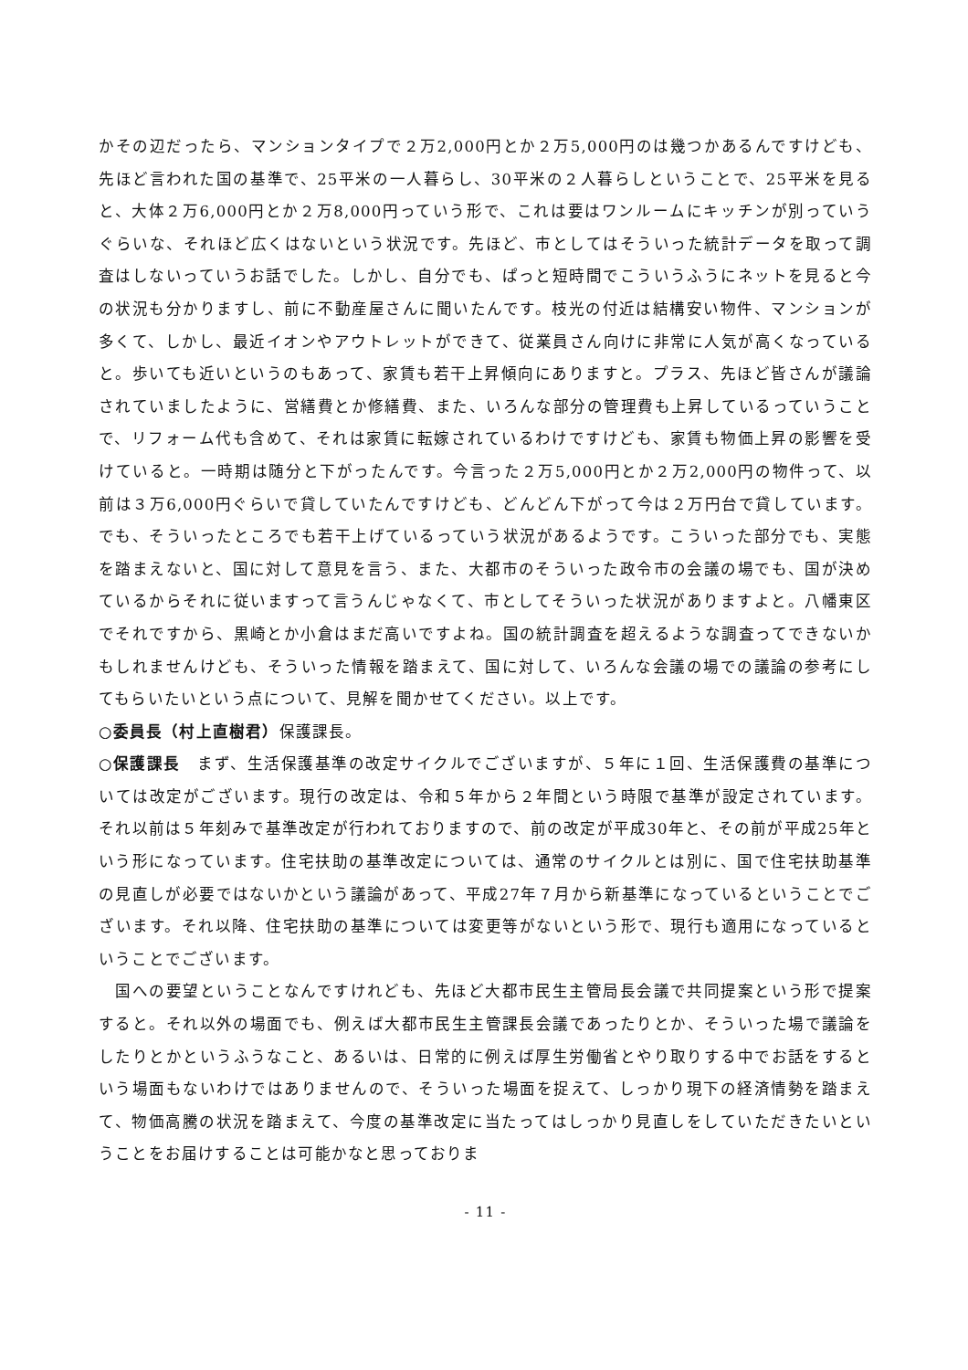かその辺だったら、マンションタイプで２万2,000円とか２万5,000円のは幾つかあるんですけども、先ほど言われた国の基準で、25平米の一人暮らし、30平米の２人暮らしということで、25平米を見ると、大体２万6,000円とか２万8,000円っていう形で、これは要はワンルームにキッチンが別っていうぐらいな、それほど広くはないという状況です。先ほど、市としてはそういった統計データを取って調査はしないっていうお話でした。しかし、自分でも、ぱっと短時間でこういうふうにネットを見ると今の状況も分かりますし、前に不動産屋さんに聞いたんです。枝光の付近は結構安い物件、マンションが多くて、しかし、最近イオンやアウトレットができて、従業員さん向けに非常に人気が高くなっていると。歩いても近いというのもあって、家賃も若干上昇傾向にありますと。プラス、先ほど皆さんが議論されていましたように、営繕費とか修繕費、また、いろんな部分の管理費も上昇しているっていうことで、リフォーム代も含めて、それは家賃に転嫁されているわけですけども、家賃も物価上昇の影響を受けていると。一時期は随分と下がったんです。今言った２万5,000円とか２万2,000円の物件って、以前は３万6,000円ぐらいで貸していたんですけども、どんどん下がって今は２万円台で貸しています。でも、そういったところでも若干上げているっていう状況があるようです。こういった部分でも、実態を踏まえないと、国に対して意見を言う、また、大都市のそういった政令市の会議の場でも、国が決めているからそれに従いますって言うんじゃなくて、市としてそういった状況がありますよと。八幡東区でそれですから、黒崎とか小倉はまだ高いですよね。国の統計調査を超えるような調査ってできないかもしれませんけども、そういった情報を踏まえて、国に対して、いろんな会議の場での議論の参考にしてもらいたいという点について、見解を聞かせてください。以上です。
○委員長（村上直樹君）保護課長。
○保護課長　まず、生活保護基準の改定サイクルでございますが、５年に１回、生活保護費の基準については改定がございます。現行の改定は、令和５年から２年間という時限で基準が設定されています。それ以前は５年刻みで基準改定が行われておりますので、前の改定が平成30年と、その前が平成25年という形になっています。住宅扶助の基準改定については、通常のサイクルとは別に、国で住宅扶助基準の見直しが必要ではないかという議論があって、平成27年７月から新基準になっているということでございます。それ以降、住宅扶助の基準については変更等がないという形で、現行も適用になっているということでございます。
　国への要望ということなんですけれども、先ほど大都市民生主管局長会議で共同提案という形で提案すると。それ以外の場面でも、例えば大都市民生主管課長会議であったりとか、そういった場で議論をしたりとかというふうなこと、あるいは、日常的に例えば厚生労働省とやり取りする中でお話をするという場面もないわけではありませんので、そういった場面を捉えて、しっかり現下の経済情勢を踏まえて、物価高騰の状況を踏まえて、今度の基準改定に当たってはしっかり見直しをしていただきたいということをお届けすることは可能かなと思っておりま
- 11 -